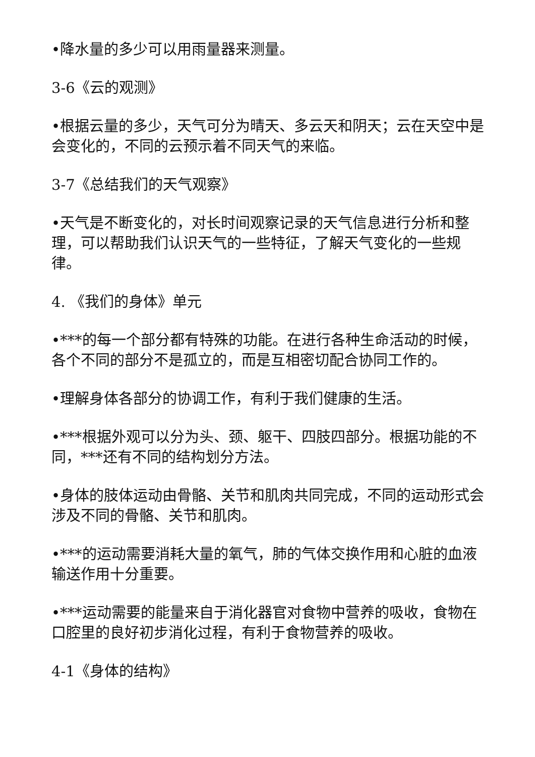•降水量的多少可以用雨量器来测量。
3-6《云的观测》
•根据云量的多少，天气可分为晴天、多云天和阴天；云在天空中是会变化的，不同的云预示着不同天气的来临。
3-7《总结我们的天气观察》
•天气是不断变化的，对长时间观察记录的天气信息进行分析和整理，可以帮助我们认识天气的一些特征，了解天气变化的一些规律。
4. 《我们的身体》单元
•***的每一个部分都有特殊的功能。在进行各种生命活动的时候，各个不同的部分不是孤立的，而是互相密切配合协同工作的。
•理解身体各部分的协调工作，有利于我们健康的生活。
•***根据外观可以分为头、颈、躯干、四肢四部分。根据功能的不同，***还有不同的结构划分方法。
•身体的肢体运动由骨骼、关节和肌肉共同完成，不同的运动形式会涉及不同的骨骼、关节和肌肉。
•***的运动需要消耗大量的氧气，肺的气体交换作用和心脏的血液输送作用十分重要。
•***运动需要的能量来自于消化器官对食物中营养的吸收，食物在口腔里的良好初步消化过程，有利于食物营养的吸收。
4-1《身体的结构》